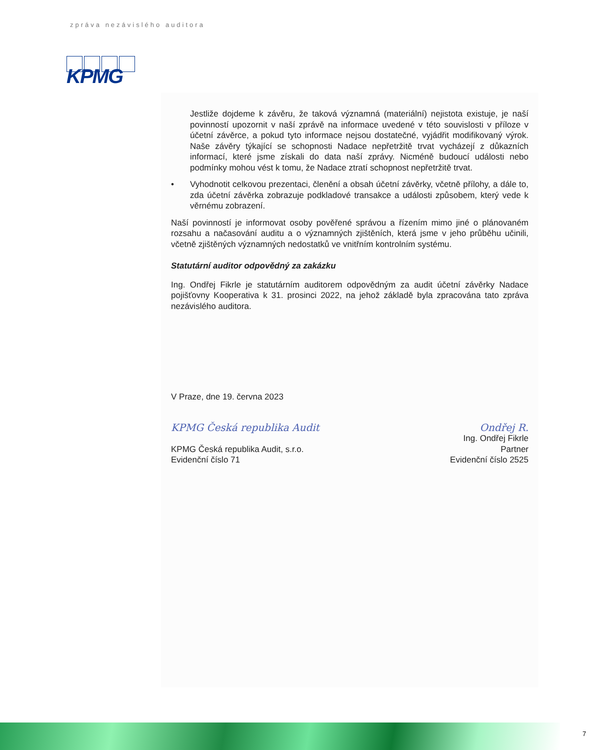zpráva nezávislého auditora
KPMG
Jestliže dojdeme k závěru, že taková významná (materiální) nejistota existuje, je naší povinností upozornit v naší zprávě na informace uvedené v této souvislosti v příloze v účetní závěrce, a pokud tyto informace nejsou dostatečné, vyjádřit modifikovaný výrok. Naše závěry týkající se schopnosti Nadace nepřetržitě trvat vycházejí z důkazních informací, které jsme získali do data naší zprávy. Nicméně budoucí události nebo podmínky mohou vést k tomu, že Nadace ztratí schopnost nepřetržitě trvat.
•
Vyhodnotit celkovou prezentaci, členění a obsah účetní závěrky, včetně přílohy, a dále to, zda účetní závěrka zobrazuje podkladové transakce a události způsobem, který vede k věrnému zobrazení.
Naší povinností je informovat osoby pověřené správou a řízením mimo jiné o plánovaném rozsahu a načasování auditu a o významných zjištěních, která jsme v jeho průběhu učinili, včetně zjištěných významných nedostatků ve vnitřním kontrolním systému.
Statutární auditor odpovědný za zakázku
Ing. Ondřej Fikrle je statutárním auditorem odpovědným za audit účetní závěrky Nadace pojišťovny Kooperativa k 31. prosinci 2022, na jehož základě byla zpracována tato zpráva nezávislého auditora.
V Praze, dne 19. června 2023
KPMG Česká republika Audit
KPMG Česká republika Audit, s.r.o.
Evidenční číslo 71
Ondřej R.
Ing. Ondřej Fikrle
Partner
Evidenční číslo 2525
7